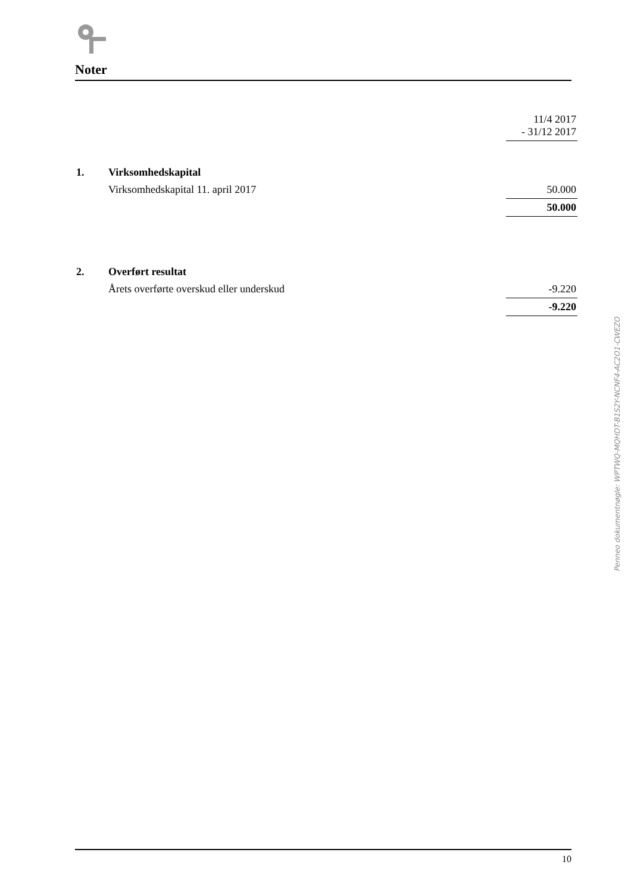Noter
| | | 11/4 2017 - 31/12 2017 |
| 1. | Virksomhedskapital | |
| | Virksomhedskapital 11. april 2017 | 50.000 |
| | | 50.000 |
| 2. | Overført resultat | |
| | Årets overførte overskud eller underskud | -9.220 |
| | | -9.220 |
Penneo dokumentnøgle: WPTWQ-MQHDT-B1S2Y-NCNF4-AC2O1-CWEZO
10